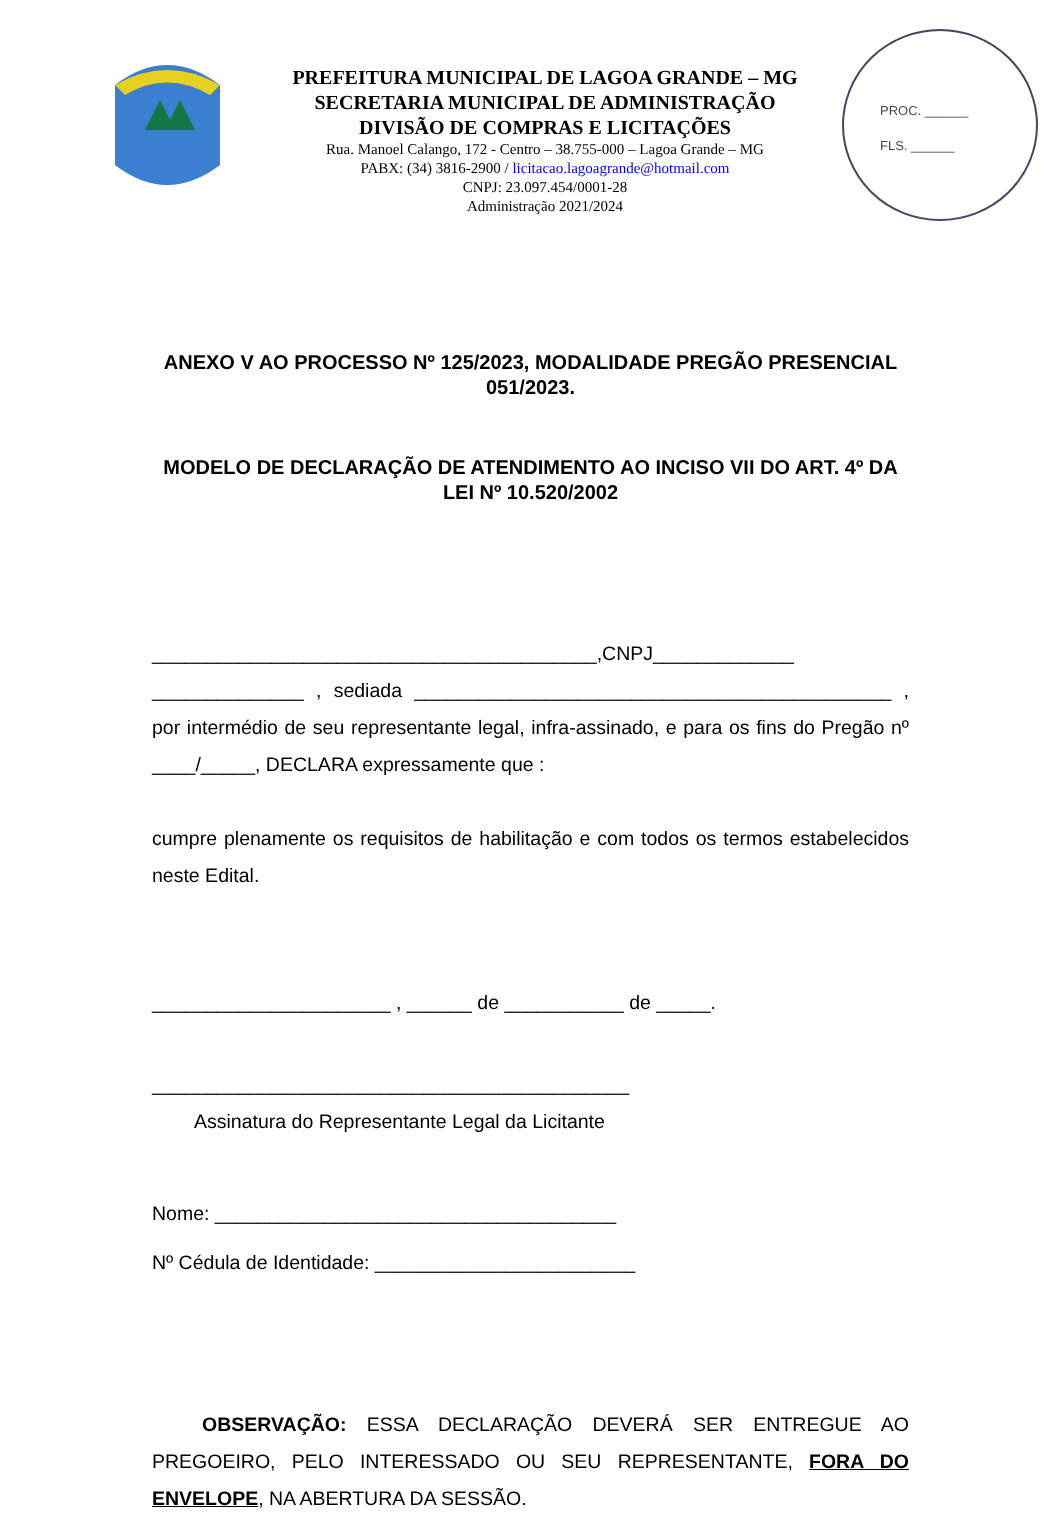PREFEITURA MUNICIPAL DE LAGOA GRANDE – MG
SECRETARIA MUNICIPAL DE ADMINISTRAÇÃO
DIVISÃO DE COMPRAS E LICITAÇÕES
Rua. Manoel Calango, 172 - Centro – 38.755-000 – Lagoa Grande – MG
PABX: (34) 3816-2900 / licitacao.lagoagrande@hotmail.com
CNPJ: 23.097.454/0001-28
Administração 2021/2024
PROC. ______
FLS. ______
ANEXO V AO PROCESSO Nº 125/2023, MODALIDADE PREGÃO PRESENCIAL 051/2023.
MODELO DE DECLARAÇÃO DE ATENDIMENTO AO INCISO VII DO ART. 4º DA LEI Nº 10.520/2002
_________________________________________,CNPJ_____________ ______________ , sediada ____________________________________________ , por intermédio de seu representante legal, infra-assinado, e para os fins do Pregão nº ____/_____, DECLARA expressamente que :
cumpre plenamente os requisitos de habilitação e com todos os termos estabelecidos neste Edital.
______________________ , ______ de ___________ de _____.
____________________________________________
Assinatura do Representante Legal da Licitante
Nome: _____________________________________
Nº Cédula de Identidade: ________________________
OBSERVAÇÃO: ESSA DECLARAÇÃO DEVERÁ SER ENTREGUE AO PREGOEIRO, PELO INTERESSADO OU SEU REPRESENTANTE, FORA DO ENVELOPE, NA ABERTURA DA SESSÃO.